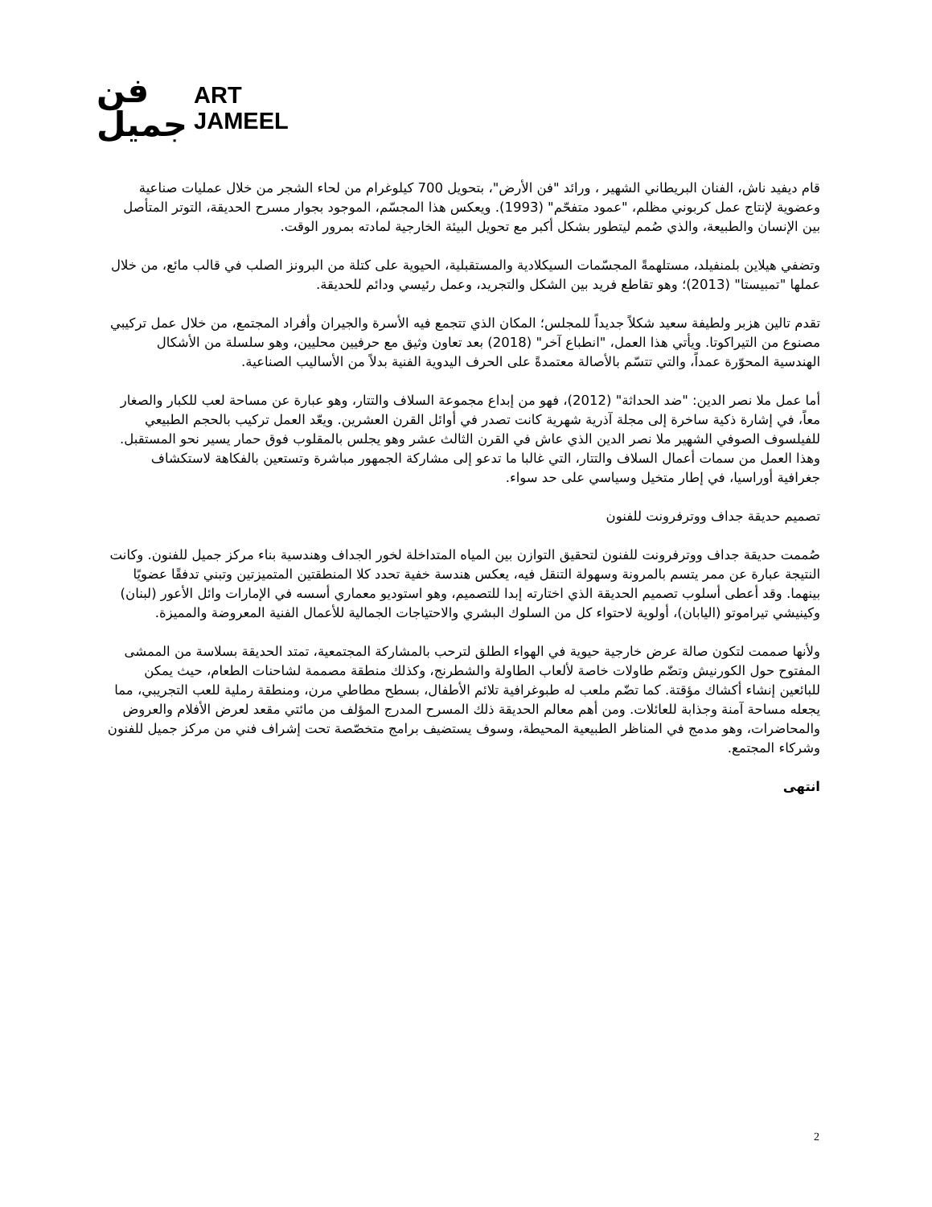فن
جميل
ART
JAMEEL
قام ديفيد ناش، الفنان البريطاني الشهير ، ورائد "فن الأرض"، بتحويل 700 كيلوغرام من لحاء الشجر من خلال عمليات صناعية وعضوية لإنتاج عمل كربوني مظلم، "عمود متفحّم" (1993). ويعكس هذا المجسّم، الموجود بجوار مسرح الحديقة، التوتر المتأصل بين الإنسان والطبيعة، والذي صُمم ليتطور بشكل أكبر مع تحويل البيئة الخارجية لمادته بمرور الوقت.
وتضفي هيلاين بلمنفيلد، مستلهمةً المجسّمات السيكلادية والمستقبلية، الحيوية على كتلة من البرونز الصلب في قالب مائع، من خلال عملها "تمبيستا" (2013)؛ وهو تقاطع فريد بين الشكل والتجريد، وعمل رئيسي ودائم للحديقة.
تقدم تالين هزبر ولطيفة سعيد شكلاً جديداً للمجلس؛ المكان الذي تتجمع فيه الأسرة والجيران وأفراد المجتمع، من خلال عمل تركيبي مصنوع من التيراكوتا. ويأتي هذا العمل، "انطباع آخر" (2018) بعد تعاون وثيق مع حرفيين محليين، وهو سلسلة من الأشكال الهندسية المحوّرة عمداً، والتي تتسّم بالأصالة معتمدةً على الحرف اليدوية الفنية بدلاً من الأساليب الصناعية.
أما عمل ملا نصر الدين: "ضد الحداثة" (2012)، فهو من إبداع مجموعة السلاف والتتار، وهو عبارة عن مساحة لعب للكبار والصغار معاً، في إشارة ذكية ساخرة إلى مجلة آذرية شهرية كانت تصدر في أوائل القرن العشرين. ويعّد العمل تركيب بالحجم الطبيعي للفيلسوف الصوفي الشهير ملا نصر الدين الذي عاش في القرن الثالث عشر وهو يجلس بالمقلوب فوق حمار يسير نحو المستقبل. وهذا العمل من سمات أعمال السلاف والتتار، التي غالبا ما تدعو إلى مشاركة الجمهور مباشرة وتستعين بالفكاهة لاستكشاف جغرافية أوراسيا، في إطار متخيل وسياسي على حد سواء.
تصميم حديقة جداف ووترفرونت للفنون
صُممت حديقة جداف ووترفرونت للفنون لتحقيق التوازن بين المياه المتداخلة لخور الجداف وهندسية بناء مركز جميل للفنون. وكانت النتيجة عبارة عن ممر يتسم بالمرونة وسهولة التنقل فيه، يعكس هندسة خفية تحدد كلا المنطقتين المتميزتين وتبني تدفقًا عضويًا بينهما. وقد أعطى أسلوب تصميم الحديقة الذي اختارته إبدا للتصميم، وهو استوديو معماري أسسه في الإمارات وائل الأعور (لبنان) وكينيشي تيراموتو (اليابان)، أولوية لاحتواء كل من السلوك البشري والاحتياجات الجمالية للأعمال الفنية المعروضة والمميزة.
ولأنها صممت لتكون صالة عرض خارجية حيوية في الهواء الطلق لترحب بالمشاركة المجتمعية، تمتد الحديقة بسلاسة من الممشى المفتوح حول الكورنيش وتضّم طاولات خاصة لألعاب الطاولة والشطرنج، وكذلك منطقة مصممة لشاحنات الطعام، حيث يمكن للبائعين إنشاء أكشاك مؤقتة. كما تضّم ملعب له طبوغرافية تلائم الأطفال، بسطح مطاطي مرن، ومنطقة رملية للعب التجريبي، مما يجعله مساحة آمنة وجذابة للعائلات. ومن أهم معالم الحديقة ذلك المسرح المدرج المؤلف من مائتي مقعد لعرض الأفلام والعروض والمحاضرات، وهو مدمج في المناظر الطبيعية المحيطة، وسوف يستضيف برامج متخصّصة تحت إشراف فني من مركز جميل للفنون وشركاء المجتمع.
انتهى
2